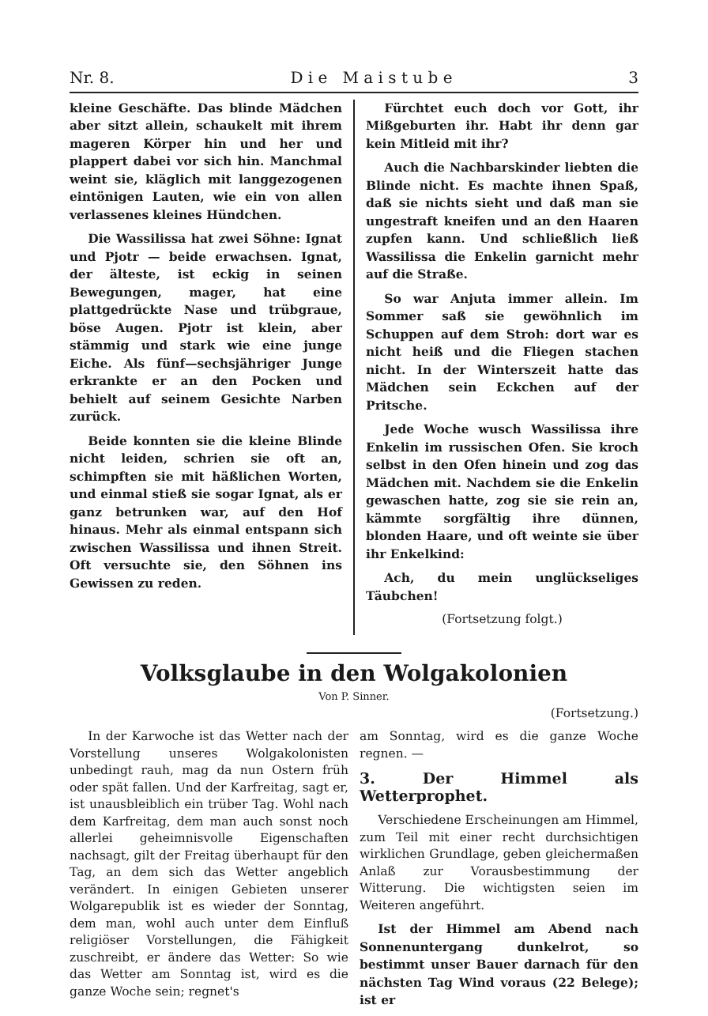Nr. 8. D i e M a i s t u b e 3
kleine Geschäfte. Das blinde Mädchen aber sitzt allein, schaukelt mit ihrem mageren Körper hin und her und plappert dabei vor sich hin. Manchmal weint sie, kläglich mit langgezogenen eintönigen Lauten, wie ein von allen verlassenes kleines Hündchen.
Die Wassilissa hat zwei Söhne: Ignat und Pjotr — beide erwachsen. Ignat, der älteste, ist eckig in seinen Bewegungen, mager, hat eine plattgedrückte Nase und trübgraue, böse Augen. Pjotr ist klein, aber stämmig und stark wie eine junge Eiche. Als fünf—sechsjähriger Junge erkrankte er an den Pocken und behielt auf seinem Gesichte Narben zurück.
Beide konnten sie die kleine Blinde nicht leiden, schrien sie oft an, schimpften sie mit häßlichen Worten, und einmal stieß sie sogar Ignat, als er ganz betrunken war, auf den Hof hinaus. Mehr als einmal entspann sich zwischen Wassilissa und ihnen Streit. Oft versuchte sie, den Söhnen ins Gewissen zu reden.
Fürchtet euch doch vor Gott, ihr Mißgeburten ihr. Habt ihr denn gar kein Mitleid mit ihr?
Auch die Nachbarskinder liebten die Blinde nicht. Es machte ihnen Spaß, daß sie nichts sieht und daß man sie ungestraft kneifen und an den Haaren zupfen kann. Und schließlich ließ Wassilissa die Enkelin garnicht mehr auf die Straße.
So war Anjuta immer allein. Im Sommer saß sie gewöhnlich im Schuppen auf dem Stroh: dort war es nicht heiß und die Fliegen stachen nicht. In der Winterszeit hatte das Mädchen sein Eckchen auf der Pritsche.
Jede Woche wusch Wassilissa ihre Enkelin im russischen Ofen. Sie kroch selbst in den Ofen hinein und zog das Mädchen mit. Nachdem sie die Enkelin gewaschen hatte, zog sie sie rein an, kämmte sorgfältig ihre dünnen, blonden Haare, und oft weinte sie über ihr Enkelkind:
Ach, du mein unglückseliges Täubchen!
(Fortsetzung folgt.)
Volksglaube in den Wolgakolonien
Von P. Sinner.
(Fortsetzung.)
In der Karwoche ist das Wetter nach der Vorstellung unseres Wolgakolonisten unbedingt rauh, mag da nun Ostern früh oder spät fallen. Und der Karfreitag, sagt er, ist unausbleiblich ein trüber Tag. Wohl nach dem Karfreitag, dem man auch sonst noch allerlei geheimnisvolle Eigenschaften nachsagt, gilt der Freitag überhaupt für den Tag, an dem sich das Wetter angeblich verändert. In einigen Gebieten unserer Wolgarepublik ist es wieder der Sonntag, dem man, wohl auch unter dem Einfluß religiöser Vorstellungen, die Fähigkeit zuschreibt, er ändere das Wetter: So wie das Wetter am Sonntag ist, wird es die ganze Woche sein; regnet's
am Sonntag, wird es die ganze Woche regnen. —
3. Der Himmel als Wetterprophet.
Verschiedene Erscheinungen am Himmel, zum Teil mit einer recht durchsichtigen wirklichen Grundlage, geben gleichermaßen Anlaß zur Vorausbestimmung der Witterung. Die wichtigsten seien im Weiteren angeführt.
Ist der Himmel am Abend nach Sonnenuntergang dunkelrot, so bestimmt unser Bauer darnach für den nächsten Tag Wind voraus (22 Belege); ist er